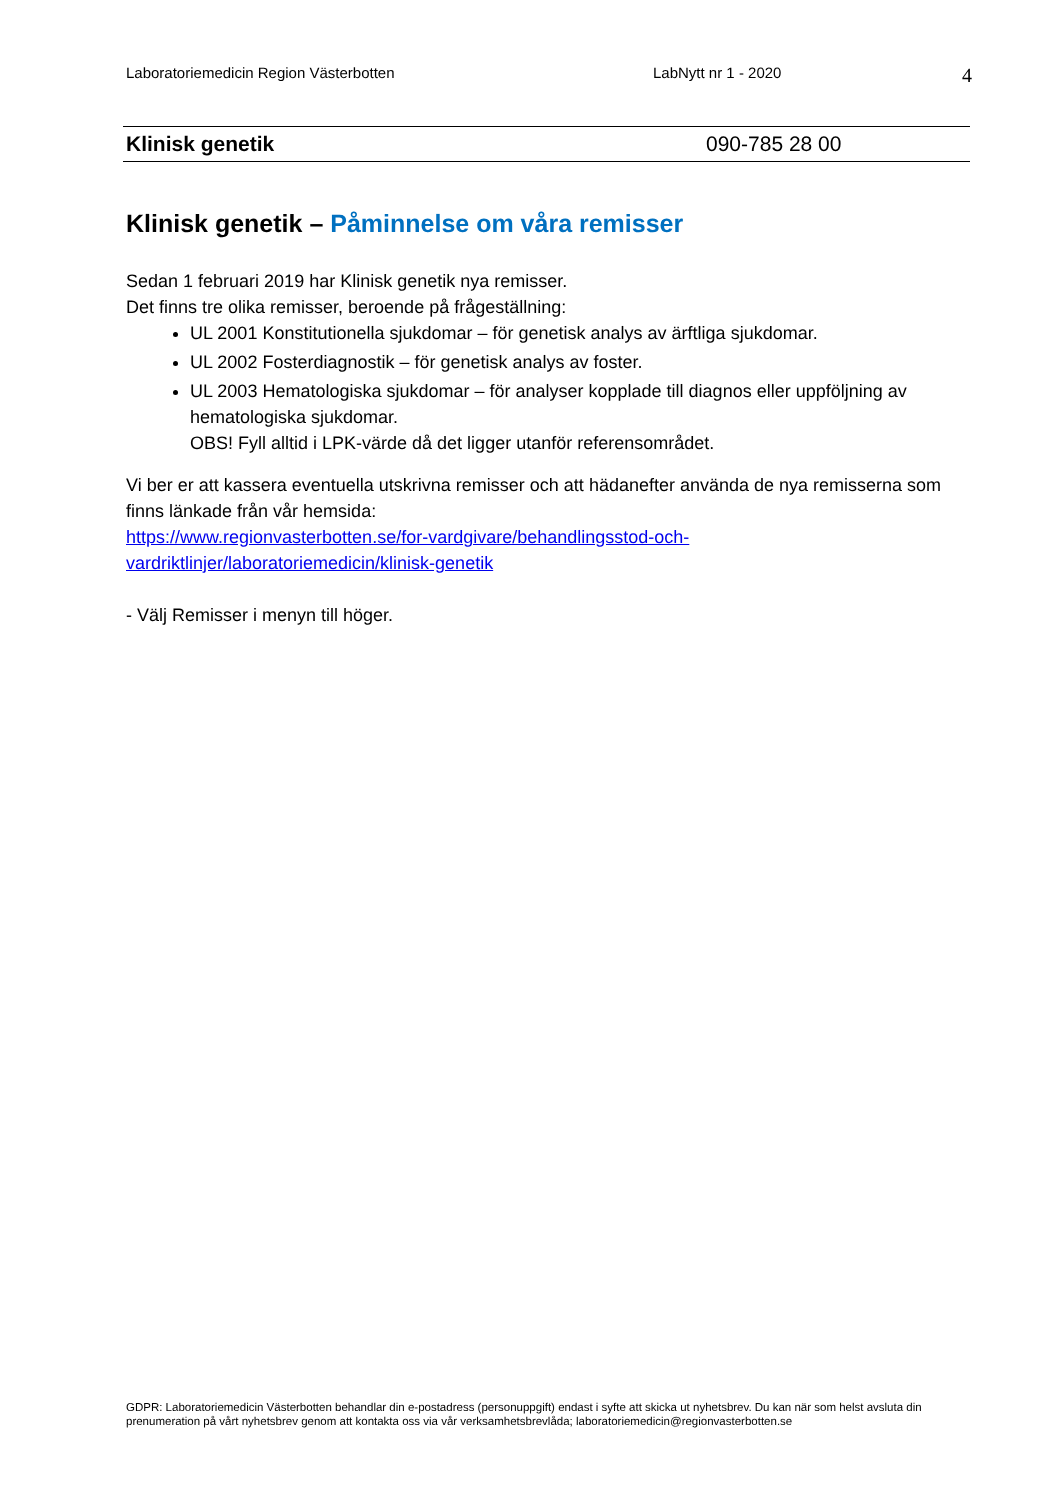Laboratoriemedicin Region Västerbotten LabNytt nr 1 - 2020 4
Klinisk genetik 090-785 28 00
Klinisk genetik – Påminnelse om våra remisser
Sedan 1 februari 2019 har Klinisk genetik nya remisser.
Det finns tre olika remisser, beroende på frågeställning:
UL 2001 Konstitutionella sjukdomar – för genetisk analys av ärftliga sjukdomar.
UL 2002 Fosterdiagnostik – för genetisk analys av foster.
UL 2003 Hematologiska sjukdomar – för analyser kopplade till diagnos eller uppföljning av hematologiska sjukdomar.
OBS! Fyll alltid i LPK-värde då det ligger utanför referensområdet.
Vi ber er att kassera eventuella utskrivna remisser och att hädanefter använda de nya remisserna som finns länkade från vår hemsida:
https://www.regionvasterbotten.se/for-vardgivare/behandlingsstod-och-vardriktlinjer/laboratoriemedicin/klinisk-genetik
- Välj Remisser i menyn till höger.
GDPR: Laboratoriemedicin Västerbotten behandlar din e-postadress (personuppgift) endast i syfte att skicka ut nyhetsbrev. Du kan när som helst avsluta din prenumeration på vårt nyhetsbrev genom att kontakta oss via vår verksamhetsbrevlåda; laboratoriemedicin@regionvasterbotten.se